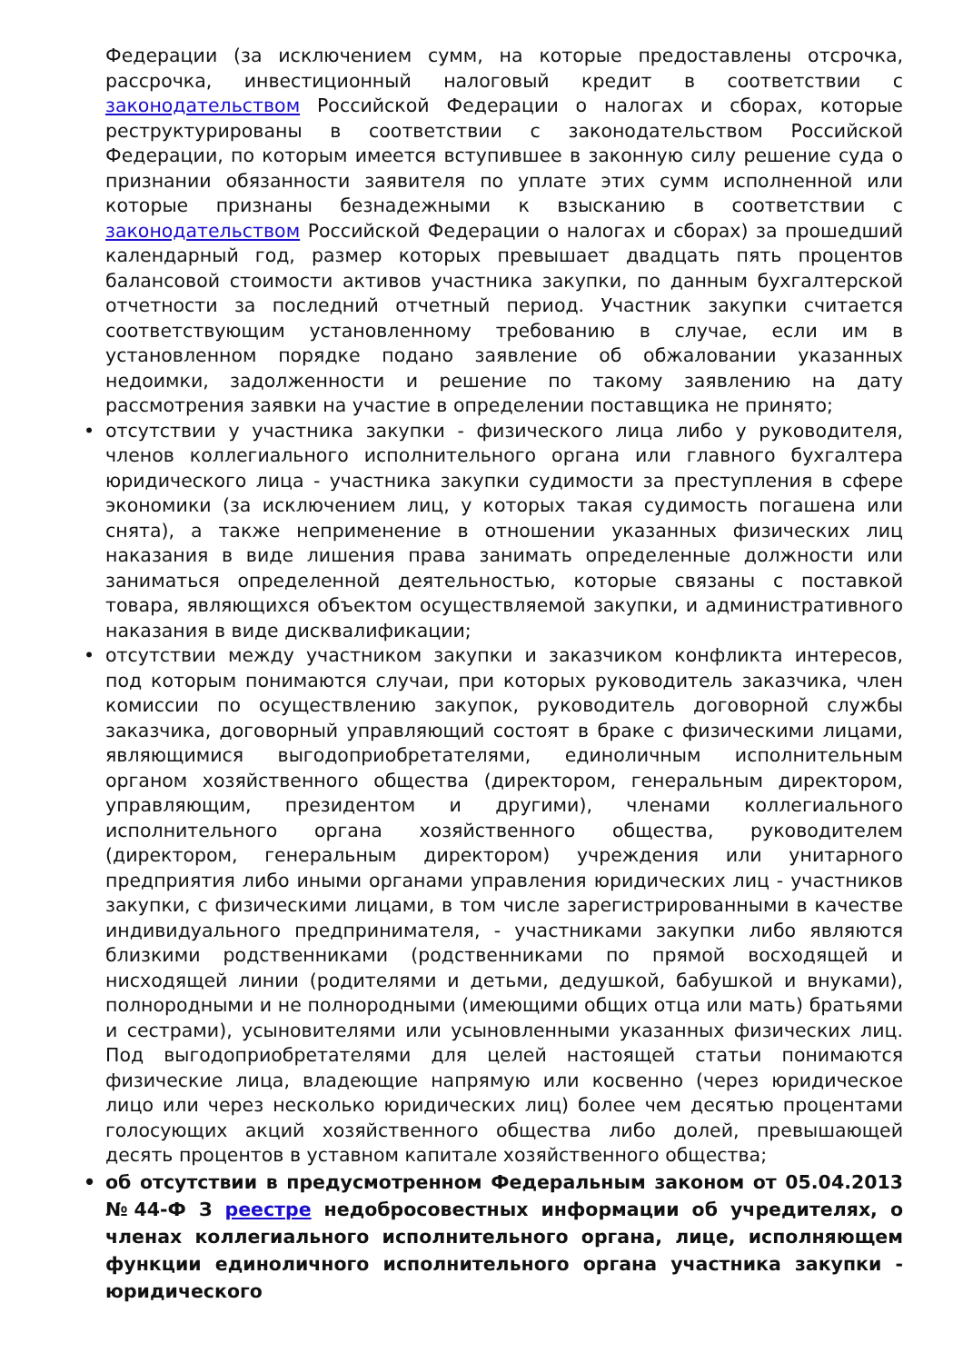Федерации (за исключением сумм, на которые предоставлены отсрочка, рассрочка, инвестиционный налоговый кредит в соответствии с законодательством Российской Федерации о налогах и сборах, которые реструктурированы в соответствии с законодательством Российской Федерации, по которым имеется вступившее в законную силу решение суда о признании обязанности заявителя по уплате этих сумм исполненной или которые признаны безнадежными к взысканию в соответствии с законодательством Российской Федерации о налогах и сборах) за прошедший календарный год, размер которых превышает двадцать пять процентов балансовой стоимости активов участника закупки, по данным бухгалтерской отчетности за последний отчетный период. Участник закупки считается соответствующим установленному требованию в случае, если им в установленном порядке подано заявление об обжаловании указанных недоимки, задолженности и решение по такому заявлению на дату рассмотрения заявки на участие в определении поставщика не принято;
• отсутствии у участника закупки - физического лица либо у руководителя, членов коллегиального исполнительного органа или главного бухгалтера юридического лица - участника закупки судимости за преступления в сфере экономики (за исключением лиц, у которых такая судимость погашена или снята), а также неприменение в отношении указанных физических лиц наказания в виде лишения права занимать определенные должности или заниматься определенной деятельностью, которые связаны с поставкой товара, являющихся объектом осуществляемой закупки, и административного наказания в виде дисквалификации;
• отсутствии между участником закупки и заказчиком конфликта интересов, под которым понимаются случаи, при которых руководитель заказчика, член комиссии по осуществлению закупок, руководитель договорной службы заказчика, договорный управляющий состоят в браке с физическими лицами, являющимися выгодоприобретателями, единоличным исполнительным органом хозяйственного общества (директором, генеральным директором, управляющим, президентом и другими), членами коллегиального исполнительного органа хозяйственного общества, руководителем (директором, генеральным директором) учреждения или унитарного предприятия либо иными органами управления юридических лиц - участников закупки, с физическими лицами, в том числе зарегистрированными в качестве индивидуального предпринимателя, - участниками закупки либо являются близкими родственниками (родственниками по прямой восходящей и нисходящей линии (родителями и детьми, дедушкой, бабушкой и внуками), полнородными и не полнородными (имеющими общих отца или мать) братьями и сестрами), усыновителями или усыновленными указанных физических лиц. Под выгодоприобретателями для целей настоящей статьи понимаются физические лица, владеющие напрямую или косвенно (через юридическое лицо или через несколько юридических лиц) более чем десятью процентами голосующих акций хозяйственного общества либо долей, превышающей десять процентов в уставном капитале хозяйственного общества;
• об отсутствии в предусмотренном Федеральным законом от 05.04.2013 №44-Ф З реестре недобросовестных информации об учредителях, о членах коллегиального исполнительного органа, лице, исполняющем функции единоличного исполнительного органа участника закупки - юридического